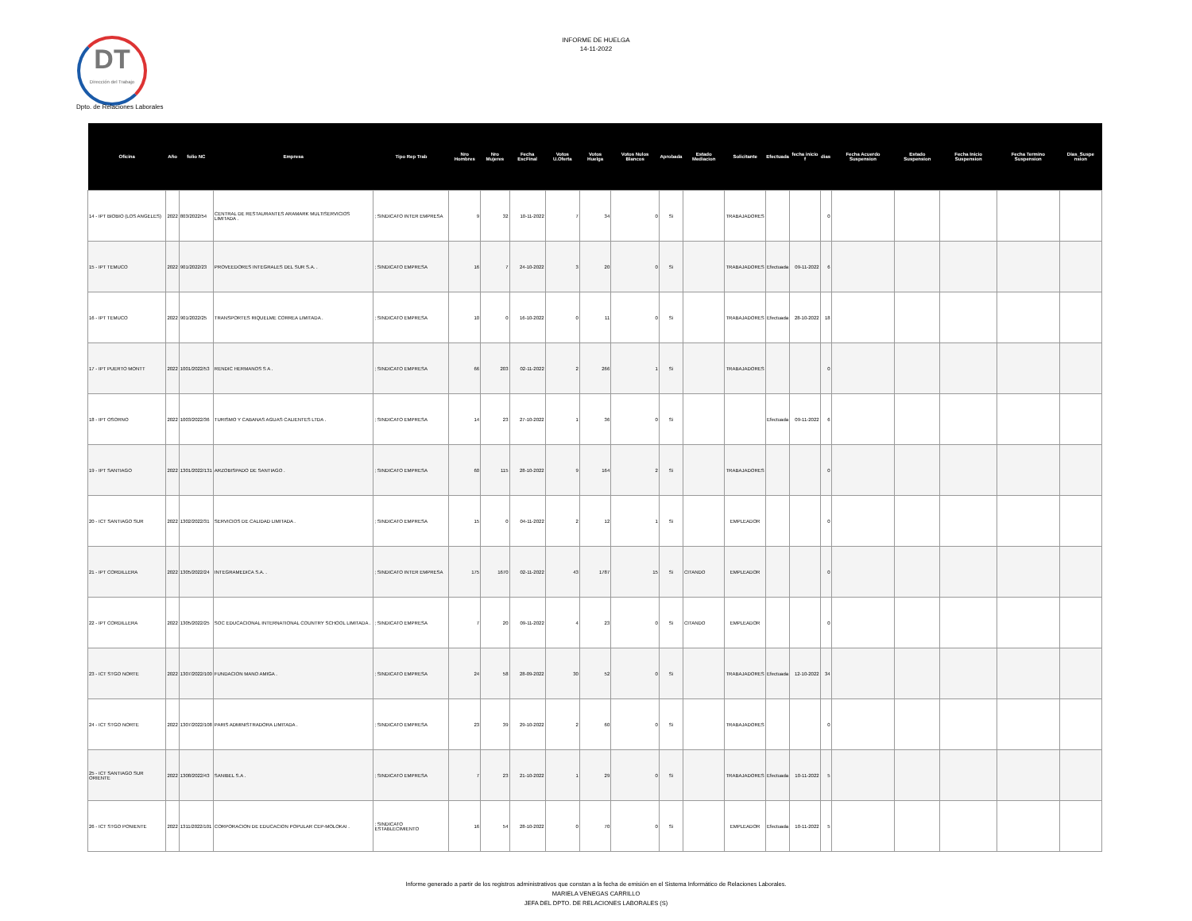DT
Dirección del Trabajo
INFORME DE HUELGA
14-11-2022
Dpto. de Relaciones Laborales
| Oficina | Año | folio NC | Empresa | Tipo Rep Trab | Nro Hombres | Nro Mujeres | Fecha EscFinal | Votos U.Oferta | Votos Huelga | Votos Nulos Blancos | Aprobada | Estado Mediacion | Solicitante | Efectuada | fecha inicio f | dias | Fecha Acuerdo Suspension | Estado Suspension | Fecha Inicio Suspension | Fecha Termino Suspension | Dias_Suspe nsion |
| --- | --- | --- | --- | --- | --- | --- | --- | --- | --- | --- | --- | --- | --- | --- | --- | --- | --- | --- | --- | --- | --- |
| 14 - IPT BIOBIO (LOS ANGELES) | 2022 | 803/2022/54 | CENTRAL DE RESTAURANTES ARAMARK MULTISERVICIOS LIMITADA . | ; SINDICATO INTER EMPRESA | 9 | 32 | 10-11-2022 | 7 | 34 | 0 | Si | | TRABAJADORES | | | 0 | | | | | |
| 15 - IPT TEMUCO | 2022 | 901/2022/23 | PROVEEDORES INTEGRALES DEL SUR S.A. . | ; SINDICATO EMPRESA | 16 | 7 | 24-10-2022 | 3 | 20 | 0 | Si | | TRABAJADORES | Efectuada | 09-11-2022 | 6 | | | | | |
| 16 - IPT TEMUCO | 2022 | 901/2022/25 | TRANSPORTES RIQUELME CORREA LIMITADA . | ; SINDICATO EMPRESA | 10 | 0 | 16-10-2022 | 0 | 11 | 0 | Si | | TRABAJADORES | Efectuada | 28-10-2022 | 18 | | | | | |
| 17 - IPT PUERTO MONTT | 2022 | 1001/2022/53 | RENDIC HERMANOS S A . | ; SINDICATO EMPRESA | 66 | 203 | 02-11-2022 | 2 | 266 | 1 | Si | | TRABAJADORES | | | 0 | | | | | |
| 18 - IPT OSORNO | 2022 | 1003/2022/36 | TURISMO Y CABANAS AGUAS CALIENTES LTDA . | ; SINDICATO EMPRESA | 14 | 23 | 27-10-2022 | 1 | 36 | 0 | Si | | | Efectuada | 09-11-2022 | 6 | | | | | |
| 19 - IPT SANTIAGO | 2022 | 1301/2022/131 | ARZOBISPADO DE SANTIAGO . | ; SINDICATO EMPRESA | 60 | 115 | 28-10-2022 | 9 | 164 | 2 | Si | | TRABAJADORES | | | 0 | | | | | |
| 20 - ICT SANTIAGO SUR | 2022 | 1302/2022/31 | SERVICIOS DE CALIDAD LIMITADA . | ; SINDICATO EMPRESA | 15 | 0 | 04-11-2022 | 2 | 12 | 1 | Si | | EMPLEADOR | | | 0 | | | | | |
| 21 - IPT CORDILLERA | 2022 | 1305/2022/24 | INTEGRAMEDICA S.A. . | ; SINDICATO INTER EMPRESA | 175 | 1670 | 02-11-2022 | 43 | 1787 | 15 | Si | CITANDO | EMPLEADOR | | | 0 | | | | | |
| 22 - IPT CORDILLERA | 2022 | 1305/2022/25 | SOC EDUCACIONAL INTERNATIONAL COUNTRY SCHOOL LIMITADA . | ; SINDICATO EMPRESA | 7 | 20 | 09-11-2022 | 4 | 23 | 0 | Si | CITANDO | EMPLEADOR | | | 0 | | | | | |
| 23 - ICT STGO NORTE | 2022 | 1307/2022/100 | FUNDACION MANO AMIGA . | ; SINDICATO EMPRESA | 24 | 58 | 28-09-2022 | 30 | 52 | 0 | Si | | TRABAJADORES | Efectuada | 12-10-2022 | 34 | | | | | |
| 24 - ICT STGO NORTE | 2022 | 1307/2022/108 | PARIS ADMINISTRADORA LIMITADA . | ; SINDICATO EMPRESA | 23 | 39 | 29-10-2022 | 2 | 60 | 0 | Si | | TRABAJADORES | | | 0 | | | | | |
| 25 - ICT SANTIAGO SUR ORIENTE | 2022 | 1308/2022/43 | SANIBEL S.A . | ; SINDICATO EMPRESA | 7 | 23 | 21-10-2022 | 1 | 29 | 0 | Si | | TRABAJADORES | Efectuada | 10-11-2022 | 5 | | | | | |
| 26 - ICT STGO PONIENTE | 2022 | 1311/2022/101 | CORPORACION DE EDUCACION POPULAR CEP-MOLOKAI . | ; SINDICATO ESTABLECIMIENTO | 16 | 54 | 28-10-2022 | 0 | 70 | 0 | Si | | EMPLEADOR | Efectuada | 10-11-2022 | 5 | | | | | |
Informe generado a partir de los registros administrativos que constan a la fecha de emisión en el Sistema Informático de Relaciones Laborales.
MARIELA VENEGAS CARRILLO
JEFA DEL DPTO. DE RELACIONES LABORALES (S)